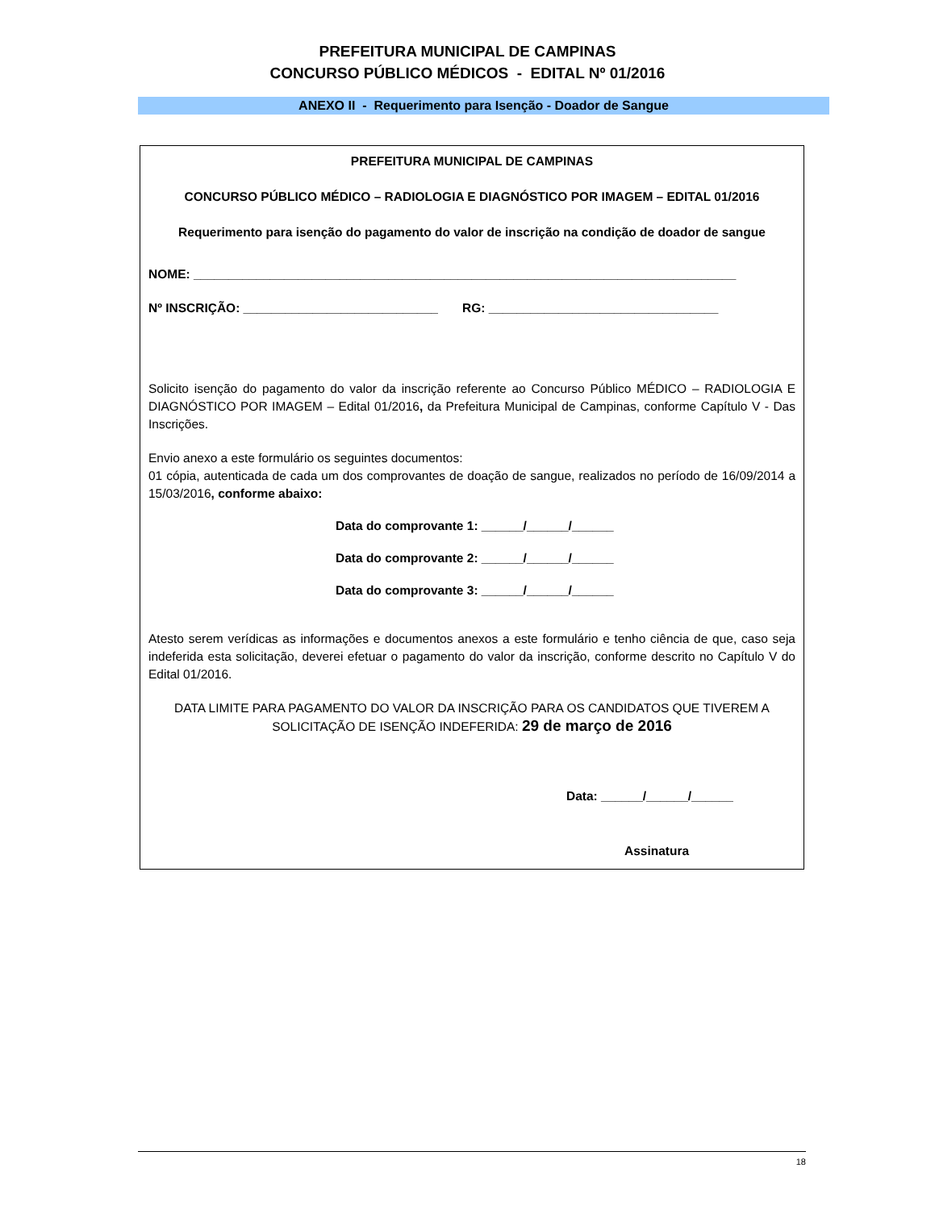PREFEITURA MUNICIPAL DE CAMPINAS
CONCURSO PÚBLICO MÉDICOS - EDITAL Nº 01/2016
ANEXO II - Requerimento para Isenção - Doador de Sangue
PREFEITURA MUNICIPAL DE CAMPINAS
CONCURSO PÚBLICO MÉDICO – RADIOLOGIA E DIAGNÓSTICO POR IMAGEM – EDITAL 01/2016
Requerimento para isenção do pagamento do valor de inscrição na condição de doador de sangue
NOME: ______________________________________________________________________________
Nº INSCRIÇÃO: ____________________________ RG: _________________________________
Solicito isenção do pagamento do valor da inscrição referente ao Concurso Público MÉDICO – RADIOLOGIA E DIAGNÓSTICO POR IMAGEM – Edital 01/2016, da Prefeitura Municipal de Campinas, conforme Capítulo V - Das Inscrições.
Envio anexo a este formulário os seguintes documentos:
01 cópia, autenticada de cada um dos comprovantes de doação de sangue, realizados no período de 16/09/2014 a 15/03/2016, conforme abaixo:
Data do comprovante 1: ______/______/______
Data do comprovante 2: ______/______/______
Data do comprovante 3: ______/______/______
Atesto serem verídicas as informações e documentos anexos a este formulário e tenho ciência de que, caso seja indeferida esta solicitação, deverei efetuar o pagamento do valor da inscrição, conforme descrito no Capítulo V do Edital 01/2016.
DATA LIMITE PARA PAGAMENTO DO VALOR DA INSCRIÇÃO PARA OS CANDIDATOS QUE TIVEREM A SOLICITAÇÃO DE ISENÇÃO INDEFERIDA: 29 de março de 2016
Data: ______/______/______
Assinatura
18